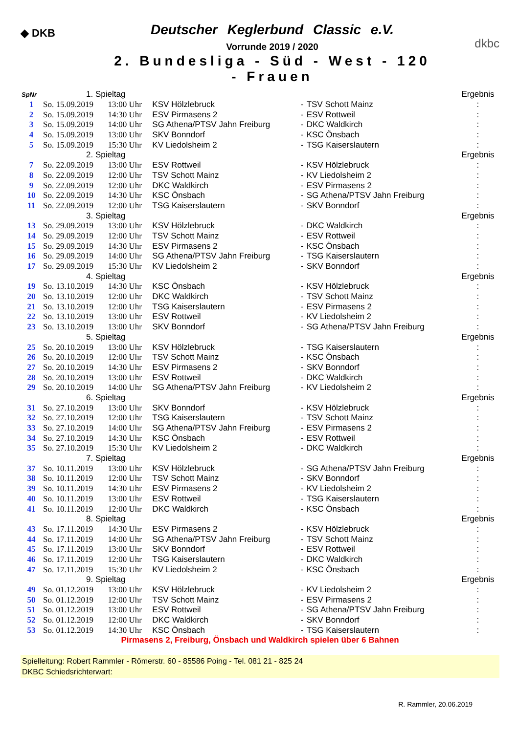◆ DKB
Deutscher Keglerbund Classic e.V.
Vorrunde 2019 / 2020
2. Bundesliga - Süd - West - 120 - Frauen
dkbc
| SpNr | 1. Spieltag | | | | | | Ergebnis |
| --- | --- | --- | --- | --- | --- | --- | --- |
| 1 | So. 15.09.2019 | 13:00 Uhr | KSV Hölzlebruck | - | TSV Schott Mainz | | : |
| 2 | So. 15.09.2019 | 14:30 Uhr | ESV Pirmasens 2 | - | ESV Rottweil | | : |
| 3 | So. 15.09.2019 | 14:00 Uhr | SG Athena/PTSV Jahn Freiburg | - | DKC Waldkirch | | : |
| 4 | So. 15.09.2019 | 13:00 Uhr | SKV Bonndorf | - | KSC Önsbach | | : |
| 5 | So. 15.09.2019 | 15:30 Uhr | KV Liedolsheim 2 | - | TSG Kaiserslautern | | : |
| | 2. Spieltag | | | | | | Ergebnis |
| 7 | So. 22.09.2019 | 13:00 Uhr | ESV Rottweil | - | KSV Hölzlebruck | | : |
| 8 | So. 22.09.2019 | 12:00 Uhr | TSV Schott Mainz | - | KV Liedolsheim 2 | | : |
| 9 | So. 22.09.2019 | 12:00 Uhr | DKC Waldkirch | - | ESV Pirmasens 2 | | : |
| 10 | So. 22.09.2019 | 14:30 Uhr | KSC Önsbach | - | SG Athena/PTSV Jahn Freiburg | | : |
| 11 | So. 22.09.2019 | 12:00 Uhr | TSG Kaiserslautern | - | SKV Bonndorf | | : |
| | 3. Spieltag | | | | | | Ergebnis |
| 13 | So. 29.09.2019 | 13:00 Uhr | KSV Hölzlebruck | - | DKC Waldkirch | | : |
| 14 | So. 29.09.2019 | 12:00 Uhr | TSV Schott Mainz | - | ESV Rottweil | | : |
| 15 | So. 29.09.2019 | 14:30 Uhr | ESV Pirmasens 2 | - | KSC Önsbach | | : |
| 16 | So. 29.09.2019 | 14:00 Uhr | SG Athena/PTSV Jahn Freiburg | - | TSG Kaiserslautern | | : |
| 17 | So. 29.09.2019 | 15:30 Uhr | KV Liedolsheim 2 | - | SKV Bonndorf | | : |
| | 4. Spieltag | | | | | | Ergebnis |
| 19 | So. 13.10.2019 | 14:30 Uhr | KSC Önsbach | - | KSV Hölzlebruck | | : |
| 20 | So. 13.10.2019 | 12:00 Uhr | DKC Waldkirch | - | TSV Schott Mainz | | : |
| 21 | So. 13.10.2019 | 12:00 Uhr | TSG Kaiserslautern | - | ESV Pirmasens 2 | | : |
| 22 | So. 13.10.2019 | 13:00 Uhr | ESV Rottweil | - | KV Liedolsheim 2 | | : |
| 23 | So. 13.10.2019 | 13:00 Uhr | SKV Bonndorf | - | SG Athena/PTSV Jahn Freiburg | | : |
| | 5. Spieltag | | | | | | Ergebnis |
| 25 | So. 20.10.2019 | 13:00 Uhr | KSV Hölzlebruck | - | TSG Kaiserslautern | | : |
| 26 | So. 20.10.2019 | 12:00 Uhr | TSV Schott Mainz | - | KSC Önsbach | | : |
| 27 | So. 20.10.2019 | 14:30 Uhr | ESV Pirmasens 2 | - | SKV Bonndorf | | : |
| 28 | So. 20.10.2019 | 13:00 Uhr | ESV Rottweil | - | DKC Waldkirch | | : |
| 29 | So. 20.10.2019 | 14:00 Uhr | SG Athena/PTSV Jahn Freiburg | - | KV Liedolsheim 2 | | : |
| | 6. Spieltag | | | | | | Ergebnis |
| 31 | So. 27.10.2019 | 13:00 Uhr | SKV Bonndorf | - | KSV Hölzlebruck | | : |
| 32 | So. 27.10.2019 | 12:00 Uhr | TSG Kaiserslautern | - | TSV Schott Mainz | | : |
| 33 | So. 27.10.2019 | 14:00 Uhr | SG Athena/PTSV Jahn Freiburg | - | ESV Pirmasens 2 | | : |
| 34 | So. 27.10.2019 | 14:30 Uhr | KSC Önsbach | - | ESV Rottweil | | : |
| 35 | So. 27.10.2019 | 15:30 Uhr | KV Liedolsheim 2 | - | DKC Waldkirch | | : |
| | 7. Spieltag | | | | | | Ergebnis |
| 37 | So. 10.11.2019 | 13:00 Uhr | KSV Hölzlebruck | - | SG Athena/PTSV Jahn Freiburg | | : |
| 38 | So. 10.11.2019 | 12:00 Uhr | TSV Schott Mainz | - | SKV Bonndorf | | : |
| 39 | So. 10.11.2019 | 14:30 Uhr | ESV Pirmasens 2 | - | KV Liedolsheim 2 | | : |
| 40 | So. 10.11.2019 | 13:00 Uhr | ESV Rottweil | - | TSG Kaiserslautern | | : |
| 41 | So. 10.11.2019 | 12:00 Uhr | DKC Waldkirch | - | KSC Önsbach | | : |
| | 8. Spieltag | | | | | | Ergebnis |
| 43 | So. 17.11.2019 | 14:30 Uhr | ESV Pirmasens 2 | - | KSV Hölzlebruck | | : |
| 44 | So. 17.11.2019 | 14:00 Uhr | SG Athena/PTSV Jahn Freiburg | - | TSV Schott Mainz | | : |
| 45 | So. 17.11.2019 | 13:00 Uhr | SKV Bonndorf | - | ESV Rottweil | | : |
| 46 | So. 17.11.2019 | 12:00 Uhr | TSG Kaiserslautern | - | DKC Waldkirch | | : |
| 47 | So. 17.11.2019 | 15:30 Uhr | KV Liedolsheim 2 | - | KSC Önsbach | | : |
| | 9. Spieltag | | | | | | Ergebnis |
| 49 | So. 01.12.2019 | 13:00 Uhr | KSV Hölzlebruck | - | KV Liedolsheim 2 | | : |
| 50 | So. 01.12.2019 | 12:00 Uhr | TSV Schott Mainz | - | ESV Pirmasens 2 | | : |
| 51 | So. 01.12.2019 | 13:00 Uhr | ESV Rottweil | - | SG Athena/PTSV Jahn Freiburg | | : |
| 52 | So. 01.12.2019 | 12:00 Uhr | DKC Waldkirch | - | SKV Bonndorf | | : |
| 53 | So. 01.12.2019 | 14:30 Uhr | KSC Önsbach | - | TSG Kaiserslautern | | : |
Pirmasens 2, Freiburg, Önsbach und Waldkirch spielen über 6 Bahnen
Spielleitung: Robert Rammler - Römerstr. 60 - 85586 Poing - Tel. 081 21 - 825 24
DKBC Schiedsrichterwart:
R. Rammler, 20.06.2019